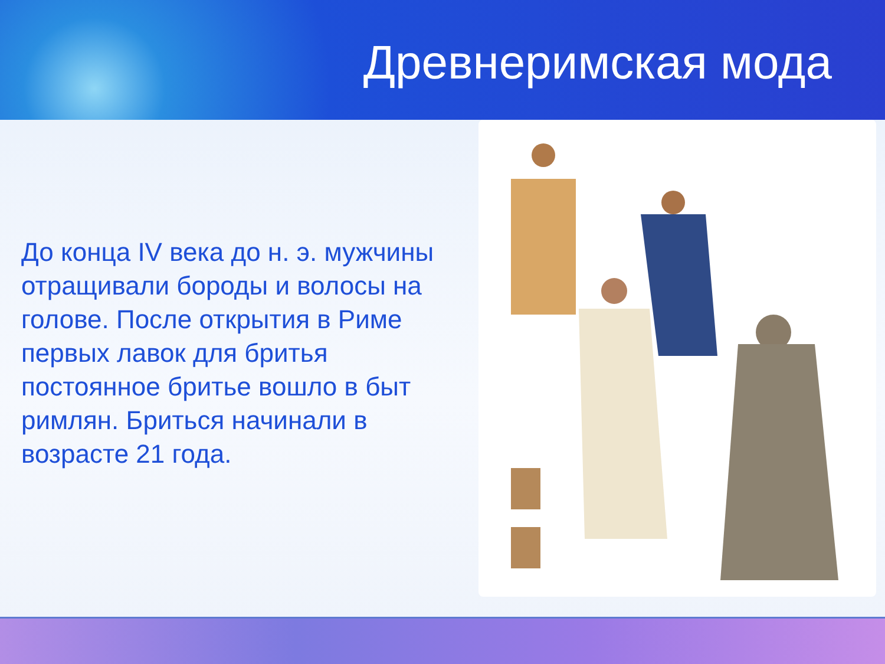Древнеримская мода
До конца IV века до н. э. мужчины отращивали бороды и волосы на голове. После открытия в Риме первых лавок для бритья постоянное бритье вошло в быт римлян. Бриться начинали в возрасте 21 года.